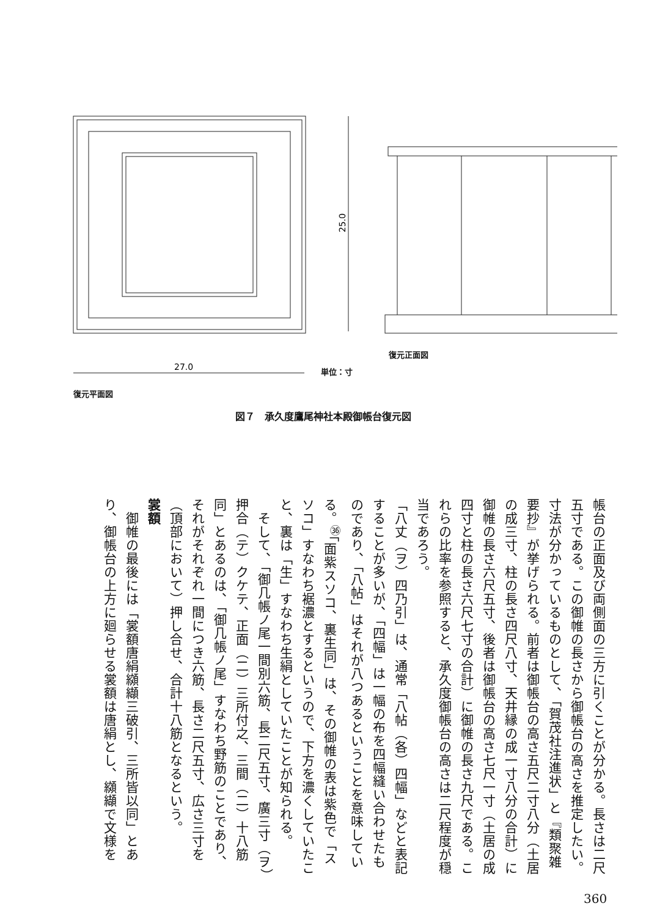27.0
25.0
復元正面図
単位：寸
復元平面図
図７　承久度鷹尾神社本殿御帳台復元図
帳台の正面及び両側面の三方に引くことが分かる。長さは二尺五寸である。この御帷の長さから御帳台の高さを推定したい。寸法が分かっているものとして、「賀茂社注進状」と『類聚雑要抄』が挙げられる。前者は御帳台の高さ五尺二寸八分（土居の成三寸、柱の長さ四尺八寸、天井縁の成一寸八分の合計）に御帷の長さ六尺五寸、後者は御帳台の高さ七尺一寸（土居の成四寸と柱の長さ六尺七寸の合計）に御帷の長さ九尺である。これらの比率を参照すると、承久度御帳台の高さは二尺程度が穏当であろう。
「八丈（ヲ）四乃引」は、通常「八帖（各）四幅」などと表記することが多いが、「四幅」は一幅の布を四幅縫い合わせたものであり、「八帖」はそれが八つあるということを意味している。<sup>㊱</sup>「面紫スソコ、裏生同」は、その御帷の表は紫色で「スソコ」すなわち裾濃とするというので、下方を濃くしていたこと、裏は「生」すなわち生絹としていたことが知られる。
　そして、「御几帳ノ尾一間別六筋、長二尺五寸、廣三寸（ヲ）押合（テ）クケテ、正面（二）三所付之、三間（二）十八筋同」とあるのは、「御几帳ノ尾」すなわち野筋のことであり、それがそれぞれ一間につき六筋、長さ二尺五寸、広さ三寸を（頂部において）押し合せ、合計十八筋となるという。
裳額
　御帷の最後には「裳額唐絹纐纈三破引、三所皆以同」とあり、御帳台の上方に廻らせる裳額は唐絹とし、纐纈で文様を
360